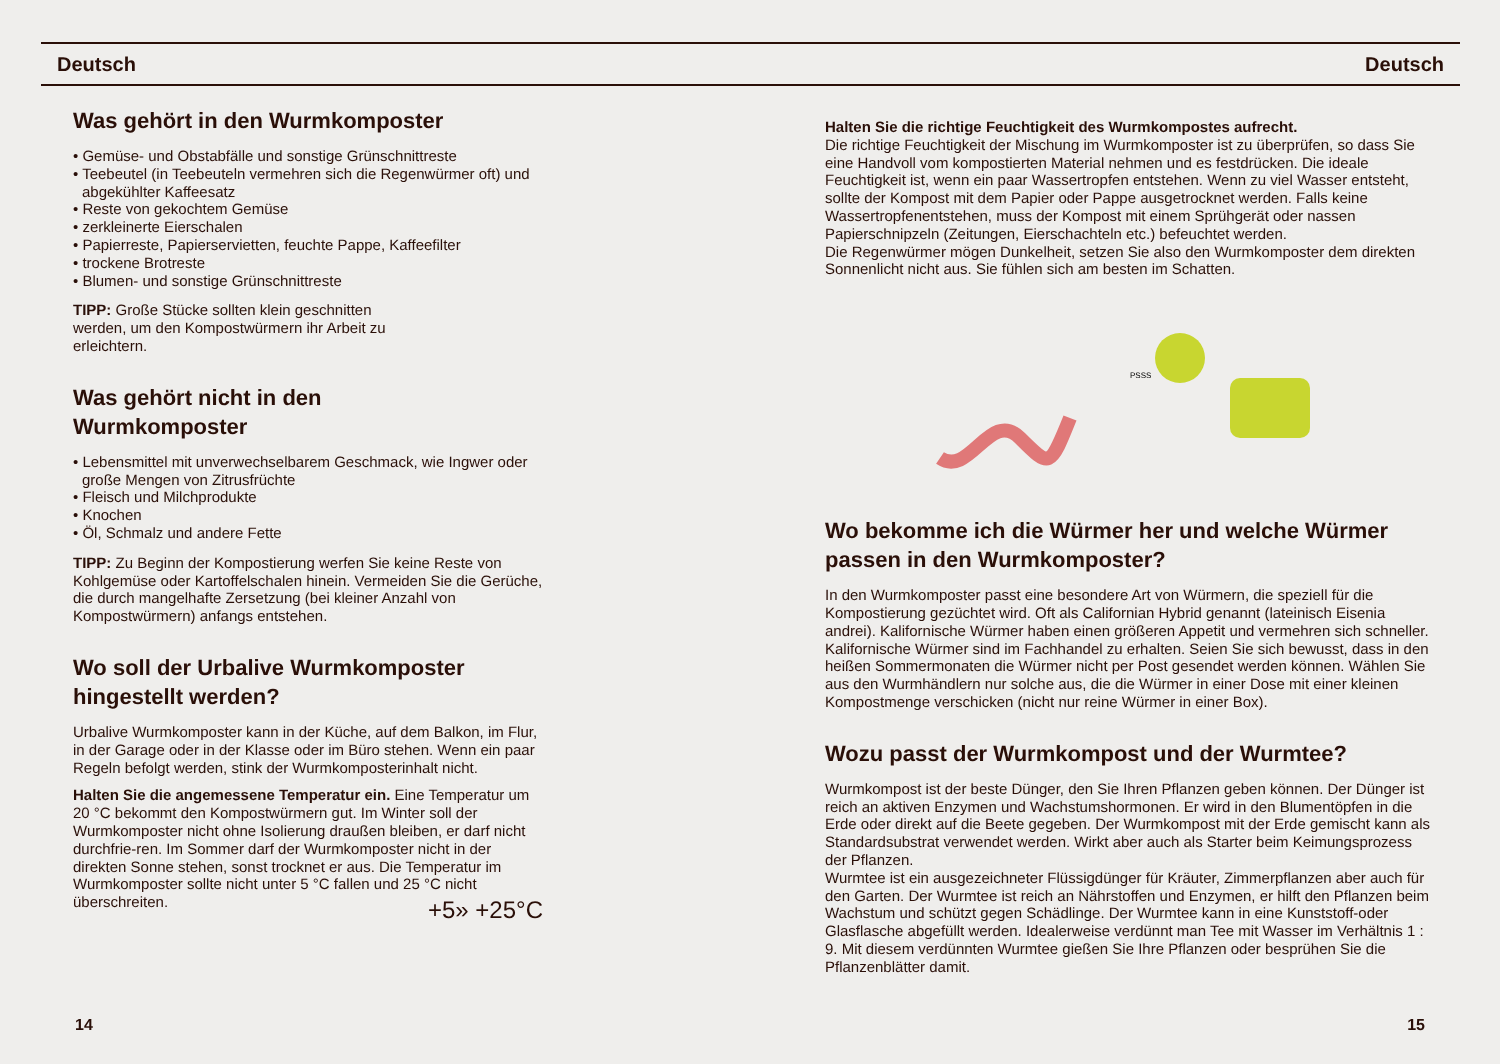Deutsch Deutsch
Was gehört in den Wurmkomposter
• Gemüse- und Obstabfälle und sonstige Grünschnittreste
• Teebeutel (in Teebeuteln vermehren sich die Regenwürmer oft) und abgekühlter Kaffeesatz
• Reste von gekochtem Gemüse
• zerkleinerte Eierschalen
• Papierreste, Papierservietten, feuchte Pappe, Kaffeefilter
• trockene Brotreste
• Blumen- und sonstige Grünschnittreste
TIPP: Große Stücke sollten klein geschnitten werden, um den Kompostwürmern ihr Arbeit zu erleichtern.
Was gehört nicht in den
Wurmkomposter
• Lebensmittel mit unverwechselbarem Geschmack, wie Ingwer oder große Mengen von Zitrusfrüchte
• Fleisch und Milchprodukte
• Knochen
• Öl, Schmalz und andere Fette
TIPP: Zu Beginn der Kompostierung werfen Sie keine Reste von Kohlgemüse oder Kartoffelschalen hinein. Vermeiden Sie die Gerüche, die durch mangelhafte Zersetzung (bei kleiner Anzahl von Kompostwürmern) anfangs entstehen.
Wo soll der Urbalive Wurmkomposter hingestellt werden?
Urbalive Wurmkomposter kann in der Küche, auf dem Balkon, im Flur, in der Garage oder in der Klasse oder im Büro stehen. Wenn ein paar Regeln befolgt werden, stink der Wurmkomposterinhalt nicht.
Halten Sie die angemessene Temperatur ein. Eine Temperatur um 20 °C bekommt den Kompostwürmern gut. Im Winter soll der Wurmkomposter nicht ohne Isolierung draußen bleiben, er darf nicht durchfrie-ren. Im Sommer darf der Wurmkomposter nicht in der direkten Sonne stehen, sonst trocknet er aus. Die Temperatur im Wurmkomposter sollte nicht unter 5 °C fallen und 25 °C nicht überschreiten.
+5» +25°C
Halten Sie die richtige Feuchtigkeit des Wurmkompostes aufrecht.
Die richtige Feuchtigkeit der Mischung im Wurmkomposter ist zu überprüfen, so dass Sie eine Handvoll vom kompostierten Material nehmen und es festdrücken. Die ideale Feuchtigkeit ist, wenn ein paar Wassertropfen entstehen. Wenn zu viel Wasser entsteht, sollte der Kompost mit dem Papier oder Pappe ausgetrocknet werden. Falls keine Wassertropfenentstehen, muss der Kompost mit einem Sprühgerät oder nassen Papierschnipzeln (Zeitungen, Eierschachteln etc.) befeuchtet werden.
Die Regenwürmer mögen Dunkelheit, setzen Sie also den Wurmkomposter dem direkten Sonnenlicht nicht aus. Sie fühlen sich am besten im Schatten.
PSSS
Wo bekomme ich die Würmer her und welche Würmer passen in den Wurmkomposter?
In den Wurmkomposter passt eine besondere Art von Würmern, die speziell für die Kompostierung gezüchtet wird. Oft als Californian Hybrid genannt (lateinisch Eisenia andrei). Kalifornische Würmer haben einen größeren Appetit und vermehren sich schneller. Kalifornische Würmer sind im Fachhandel zu erhalten. Seien Sie sich bewusst, dass in den heißen Sommermonaten die Würmer nicht per Post gesendet werden können. Wählen Sie aus den Wurmhändlern nur solche aus, die die Würmer in einer Dose mit einer kleinen Kompostmenge verschicken (nicht nur reine Würmer in einer Box).
Wozu passt der Wurmkompost und der Wurmtee?
Wurmkompost ist der beste Dünger, den Sie Ihren Pflanzen geben können. Der Dünger ist reich an aktiven Enzymen und Wachstumshormonen. Er wird in den Blumentöpfen in die Erde oder direkt auf die Beete gegeben. Der Wurmkompost mit der Erde gemischt kann als Standardsubstrat verwendet werden. Wirkt aber auch als Starter beim Keimungsprozess der Pflanzen.
Wurmtee ist ein ausgezeichneter Flüssigdünger für Kräuter, Zimmerpflanzen aber auch für den Garten. Der Wurmtee ist reich an Nährstoffen und Enzymen, er hilft den Pflanzen beim Wachstum und schützt gegen Schädlinge. Der Wurmtee kann in eine Kunststoff-oder Glasflasche abgefüllt werden. Idealerweise verdünnt man Tee mit Wasser im Verhältnis 1 : 9. Mit diesem verdünnten Wurmtee gießen Sie Ihre Pflanzen oder besprühen Sie die Pflanzenblätter damit.
14 15